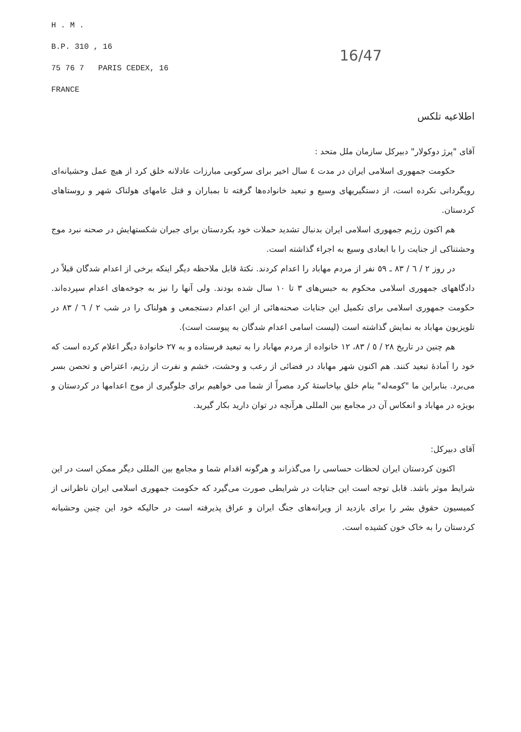H . M .
B.P. 310 , 16
75 76 7 PARIS CEDEX, 16
FRANCE
16/47
اطلاعیه تلکس
آقای "پرژ دوکولار" دبیرکل سازمان ملل متحد :
حکومت جمهوری اسلامی ایران در مدت ٤ سال اخیر برای سرکوبی مبارزات عادلانه خلق کرد از هیچ عمل وحشیانه‌ای رویگردانی نکرده است، از دستگیریهای وسیع و تبعید خانواده‌ها گرفته تا بمباران و قتل عامهای هولناک شهر و روستاهای کردستان.
هم اکنون رژیم جمهوری اسلامی ایران بدنبال تشدید حملات خود بکردستان برای جبران شکستهایش در صحنه نبرد موج وحشتناکی از جنایت را با ابعادی وسیع به اجراء گذاشته است.
در روز ٢ / ٦ / ٨٣ ـ ٥٩ نفر از مردم مهاباد را اعدام کردند. نکتهٔ قابل ملاحظه دیگر اینکه برخی از اعدام شدگان قبلاً در دادگاههای جمهوری اسلامی محکوم به حبس‌های ٣ تا ١٠ سال شده بودند. ولی آنها را نیز به جوخه‌های اعدام سپرده‌اند. حکومت جمهوری اسلامی برای تکمیل این جنایات صحنه‌هائی از این اعدام دستجمعی و هولناک را در شب ٢ / ٦ / ٨٣ در تلویزیون مهاباد به نمایش گذاشته است (لیست اسامی اعدام شدگان به پیوست است).
هم چنین در تاریخ ٢٨ / ٥ / ٨٣، ١٢ خانواده از مردم مهاباد را به تبعید فرستاده و به ٢٧ خانوادهٔ دیگر اعلام کرده است که خود را آمادهٔ تبعید کنند. هم اکنون شهر مهاباد در فضائی از رعب و وحشت، خشم و نفرت از رژیم، اعتراض و تحصن بسر می‌برد. بنابراین ما "کومه‌له" بنام خلق بپاخاستهٔ کرد مصراً از شما می خواهیم برای جلوگیری از موج اعدامها در کردستان و بویژه در مهاباد و انعکاس آن در مجامع بین المللی هرآنچه در توان دارید بکار گیرید.
آقای دبیرکل:
اکنون کردستان ایران لحظات حساسی را می‌گذراند و هرگونه اقدام شما و مجامع بین المللی دیگر ممکن است در این شرایط موثر باشد. قابل توجه است این جنایات در شرایطی صورت می‌گیرد که حکومت جمهوری اسلامی ایران ناظرانی از کمیسیون حقوق بشر را برای بازدید از ویرانه‌های جنگ ایران و عراق پذیرفته است در حالیکه خود این چنین وحشیانه کردستان را به خاک خون کشیده است.